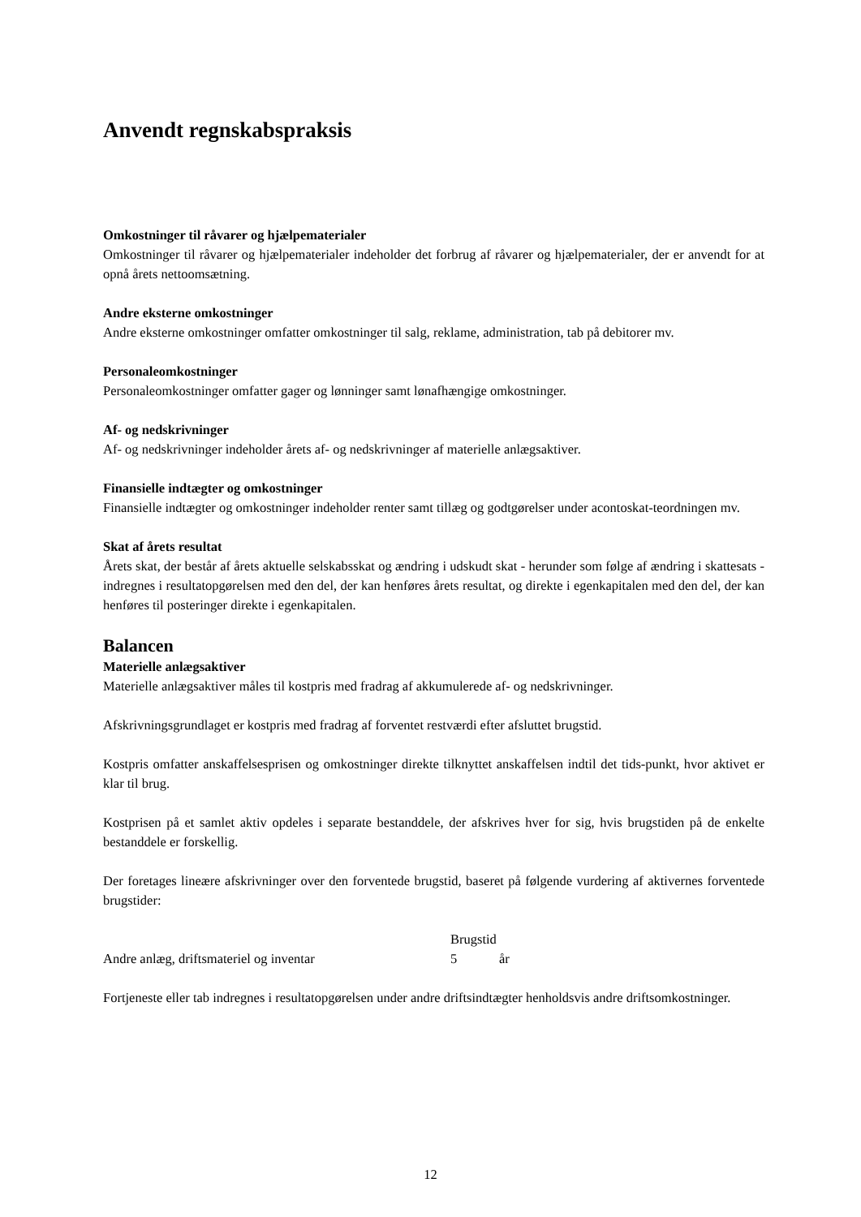Anvendt regnskabspraksis
Omkostninger til råvarer og hjælpematerialer
Omkostninger til råvarer og hjælpematerialer indeholder det forbrug af råvarer og hjælpematerialer, der er anvendt for at opnå årets nettoomsætning.
Andre eksterne omkostninger
Andre eksterne omkostninger omfatter omkostninger til salg, reklame, administration, tab på debitorer mv.
Personaleomkostninger
Personaleomkostninger omfatter gager og lønninger samt lønafhængige omkostninger.
Af- og nedskrivninger
Af- og nedskrivninger indeholder årets af- og nedskrivninger af materielle anlægsaktiver.
Finansielle indtægter og omkostninger
Finansielle indtægter og omkostninger indeholder renter samt tillæg og godtgørelser under acontoskat-teordningen mv.
Skat af årets resultat
Årets skat, der består af årets aktuelle selskabsskat og ændring i udskudt skat - herunder som følge af ændring i skattesats - indregnes i resultatopgørelsen med den del, der kan henføres årets resultat, og direkte i egenkapitalen med den del, der kan henføres til posteringer direkte i egenkapitalen.
Balancen
Materielle anlægsaktiver
Materielle anlægsaktiver måles til kostpris med fradrag af akkumulerede af- og nedskrivninger.
Afskrivningsgrundlaget er kostpris med fradrag af forventet restværdi efter afsluttet brugstid.
Kostpris omfatter anskaffelsesprisen og omkostninger direkte tilknyttet anskaffelsen indtil det tids-punkt, hvor aktivet er klar til brug.
Kostprisen på et samlet aktiv opdeles i separate bestanddele, der afskrives hver for sig, hvis brugstiden på de enkelte bestanddele er forskellig.
Der foretages lineære afskrivninger over den forventede brugstid, baseret på følgende vurdering af aktivernes forventede brugstider:
| | Brugstid | |
| --- | --- | --- |
| Andre anlæg, driftsmateriel og inventar | 5 | år |
Fortjeneste eller tab indregnes i resultatopgørelsen under andre driftsindtægter henholdsvis andre driftsomkostninger.
12